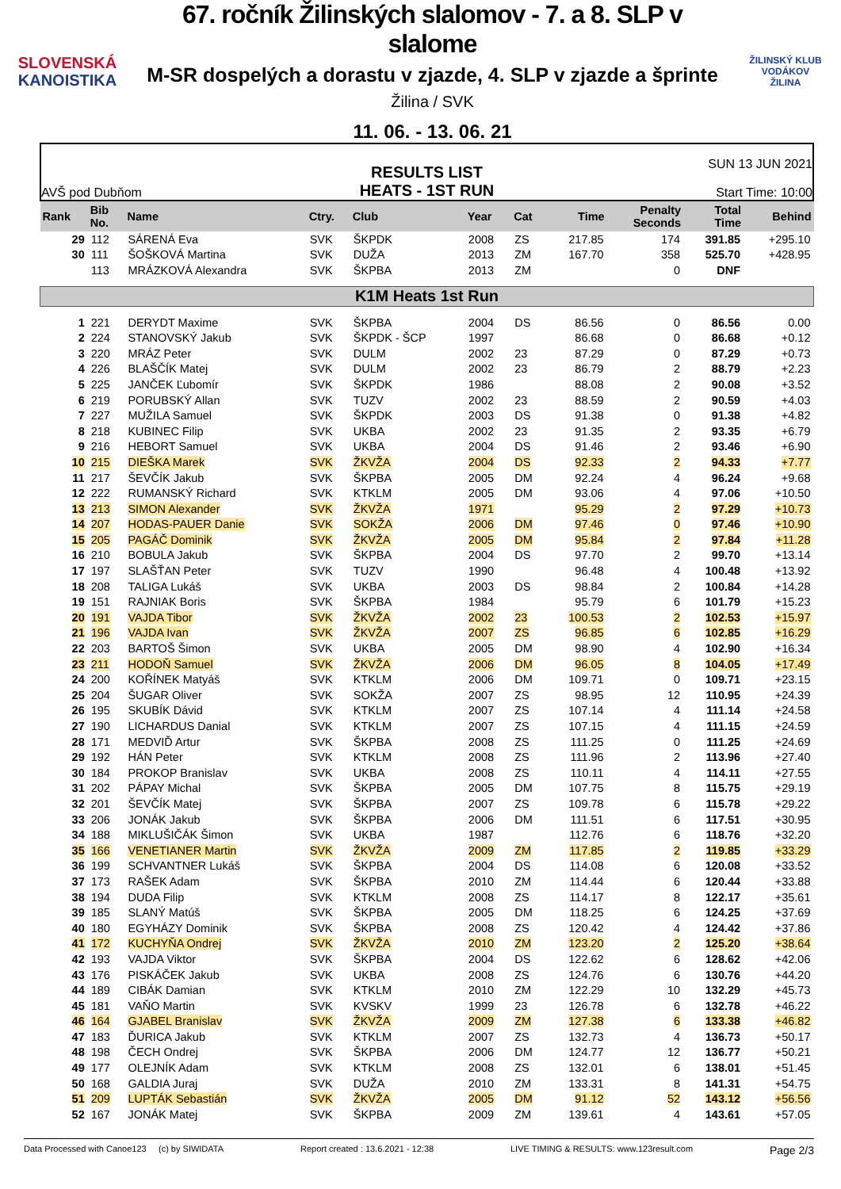SLOVENSKÁ
KANOISTIKA
67. ročník Žilinských slalomov - 7. a 8. SLP v slalome
M-SR dospelých a dorastu v zjazde, 4. SLP v zjazde a šprinte
Žilina / SVK
11. 06. - 13. 06. 21
ŽILINSKÝ KLUB VODÁKOV
ŽILINA
AVŠ pod Dubňom
RESULTS LIST
HEATS - 1ST RUN
SUN 13 JUN 2021
Start Time: 10:00
| Rank | Bib No. | Name | Ctry. | Club | Year | Cat | Time | Penalty Seconds | Total Time | Behind |
| --- | --- | --- | --- | --- | --- | --- | --- | --- | --- | --- |
| 29 | 112 | SÁRENÁ Eva | SVK | ŠKPDK | 2008 | ZS | 217.85 | 174 | 391.85 | +295.10 |
| 30 | 111 | ŠOŠKOVÁ Martina | SVK | DUŽA | 2013 | ZM | 167.70 | 358 | 525.70 | +428.95 |
| | 113 | MRÁZKOVÁ Alexandra | SVK | ŠKPBA | 2013 | ZM | | 0 | DNF | |
| K1M Heats 1st Run | | | | | | | | | | |
| 1 | 221 | DERYDT Maxime | SVK | ŠKPBA | 2004 | DS | 86.56 | 0 | 86.56 | 0.00 |
| 2 | 224 | STANOVSKÝ Jakub | SVK | ŠKPDK - ŠCP | 1997 | | 86.68 | 0 | 86.68 | +0.12 |
| 3 | 220 | MRÁZ Peter | SVK | DULM | 2002 | 23 | 87.29 | 0 | 87.29 | +0.73 |
| 4 | 226 | BLAŠČÍK Matej | SVK | DULM | 2002 | 23 | 86.79 | 2 | 88.79 | +2.23 |
| 5 | 225 | JANČEK Ľubomír | SVK | ŠKPDK | 1986 | | 88.08 | 2 | 90.08 | +3.52 |
| 6 | 219 | PORUBSKÝ Allan | SVK | TUZV | 2002 | 23 | 88.59 | 2 | 90.59 | +4.03 |
| 7 | 227 | MUŽILA Samuel | SVK | ŠKPDK | 2003 | DS | 91.38 | 0 | 91.38 | +4.82 |
| 8 | 218 | KUBINEC Filip | SVK | UKBA | 2002 | 23 | 91.35 | 2 | 93.35 | +6.79 |
| 9 | 216 | HEBORT Samuel | SVK | UKBA | 2004 | DS | 91.46 | 2 | 93.46 | +6.90 |
| 10 | 215 | DIEŠKA Marek | SVK | ŽKVŽA | 2004 | DS | 92.33 | 2 | 94.33 | +7.77 |
| 11 | 217 | ŠEVČÍK Jakub | SVK | ŠKPBA | 2005 | DM | 92.24 | 4 | 96.24 | +9.68 |
| 12 | 222 | RUMANSKÝ Richard | SVK | KTKLM | 2005 | DM | 93.06 | 4 | 97.06 | +10.50 |
| 13 | 213 | SIMON Alexander | SVK | ŽKVŽA | 1971 | | 95.29 | 2 | 97.29 | +10.73 |
| 14 | 207 | HODAS-PAUER Danie | SVK | SOKŽA | 2006 | DM | 97.46 | 0 | 97.46 | +10.90 |
| 15 | 205 | PAGÁČ Dominik | SVK | ŽKVŽA | 2005 | DM | 95.84 | 2 | 97.84 | +11.28 |
| 16 | 210 | BOBULA Jakub | SVK | ŠKPBA | 2004 | DS | 97.70 | 2 | 99.70 | +13.14 |
| 17 | 197 | SLAŠŤAN Peter | SVK | TUZV | 1990 | | 96.48 | 4 | 100.48 | +13.92 |
| 18 | 208 | TALIGA Lukáš | SVK | UKBA | 2003 | DS | 98.84 | 2 | 100.84 | +14.28 |
| 19 | 151 | RAJNIAK Boris | SVK | ŠKPBA | 1984 | | 95.79 | 6 | 101.79 | +15.23 |
| 20 | 191 | VAJDA Tibor | SVK | ŽKVŽA | 2002 | 23 | 100.53 | 2 | 102.53 | +15.97 |
| 21 | 196 | VAJDA Ivan | SVK | ŽKVŽA | 2007 | ZS | 96.85 | 6 | 102.85 | +16.29 |
| 22 | 203 | BARTOŠ Šimon | SVK | UKBA | 2005 | DM | 98.90 | 4 | 102.90 | +16.34 |
| 23 | 211 | HODOŇ Samuel | SVK | ŽKVŽA | 2006 | DM | 96.05 | 8 | 104.05 | +17.49 |
| 24 | 200 | KOŘÍNEK Matyáš | SVK | KTKLM | 2006 | DM | 109.71 | 0 | 109.71 | +23.15 |
| 25 | 204 | ŠUGAR Oliver | SVK | SOKŽA | 2007 | ZS | 98.95 | 12 | 110.95 | +24.39 |
| 26 | 195 | SKUBÍK Dávid | SVK | KTKLM | 2007 | ZS | 107.14 | 4 | 111.14 | +24.58 |
| 27 | 190 | LICHARDUS Danial | SVK | KTKLM | 2007 | ZS | 107.15 | 4 | 111.15 | +24.59 |
| 28 | 171 | MEDVIĎ Artur | SVK | ŠKPBA | 2008 | ZS | 111.25 | 0 | 111.25 | +24.69 |
| 29 | 192 | HÁN Peter | SVK | KTKLM | 2008 | ZS | 111.96 | 2 | 113.96 | +27.40 |
| 30 | 184 | PROKOP Branislav | SVK | UKBA | 2008 | ZS | 110.11 | 4 | 114.11 | +27.55 |
| 31 | 202 | PÁPAY Michal | SVK | ŠKPBA | 2005 | DM | 107.75 | 8 | 115.75 | +29.19 |
| 32 | 201 | ŠEVČÍK Matej | SVK | ŠKPBA | 2007 | ZS | 109.78 | 6 | 115.78 | +29.22 |
| 33 | 206 | JONÁK Jakub | SVK | ŠKPBA | 2006 | DM | 111.51 | 6 | 117.51 | +30.95 |
| 34 | 188 | MIKLUŠIČÁK Šimon | SVK | UKBA | 1987 | | 112.76 | 6 | 118.76 | +32.20 |
| 35 | 166 | VENETIANER Martin | SVK | ŽKVŽA | 2009 | ZM | 117.85 | 2 | 119.85 | +33.29 |
| 36 | 199 | SCHVANTNER Lukáš | SVK | ŠKPBA | 2004 | DS | 114.08 | 6 | 120.08 | +33.52 |
| 37 | 173 | RAŠEK Adam | SVK | ŠKPBA | 2010 | ZM | 114.44 | 6 | 120.44 | +33.88 |
| 38 | 194 | DUDA Filip | SVK | KTKLM | 2008 | ZS | 114.17 | 8 | 122.17 | +35.61 |
| 39 | 185 | SLANÝ Matúš | SVK | ŠKPBA | 2005 | DM | 118.25 | 6 | 124.25 | +37.69 |
| 40 | 180 | EGYHÁZY Dominik | SVK | ŠKPBA | 2008 | ZS | 120.42 | 4 | 124.42 | +37.86 |
| 41 | 172 | KUCHYŇA Ondrej | SVK | ŽKVŽA | 2010 | ZM | 123.20 | 2 | 125.20 | +38.64 |
| 42 | 193 | VAJDA Viktor | SVK | ŠKPBA | 2004 | DS | 122.62 | 6 | 128.62 | +42.06 |
| 43 | 176 | PISKÁČEK Jakub | SVK | UKBA | 2008 | ZS | 124.76 | 6 | 130.76 | +44.20 |
| 44 | 189 | CIBÁK Damian | SVK | KTKLM | 2010 | ZM | 122.29 | 10 | 132.29 | +45.73 |
| 45 | 181 | VAŇO Martin | SVK | KVSKV | 1999 | 23 | 126.78 | 6 | 132.78 | +46.22 |
| 46 | 164 | GJABEL Branislav | SVK | ŽKVŽA | 2009 | ZM | 127.38 | 6 | 133.38 | +46.82 |
| 47 | 183 | ĎURICA Jakub | SVK | KTKLM | 2007 | ZS | 132.73 | 4 | 136.73 | +50.17 |
| 48 | 198 | ČECH Ondrej | SVK | ŠKPBA | 2006 | DM | 124.77 | 12 | 136.77 | +50.21 |
| 49 | 177 | OLEJNÍK Adam | SVK | KTKLM | 2008 | ZS | 132.01 | 6 | 138.01 | +51.45 |
| 50 | 168 | GALDIA Juraj | SVK | DUŽA | 2010 | ZM | 133.31 | 8 | 141.31 | +54.75 |
| 51 | 209 | LUPTÁK Sebastián | SVK | ŽKVŽA | 2005 | DM | 91.12 | 52 | 143.12 | +56.56 |
| 52 | 167 | JONÁK Matej | SVK | ŠKPBA | 2009 | ZM | 139.61 | 4 | 143.61 | +57.05 |
Data Processed with Canoe123 (c) by SIWIDATA Report created : 13.6.2021 - 12:38 LIVE TIMING & RESULTS: www.123result.com Page 2/3